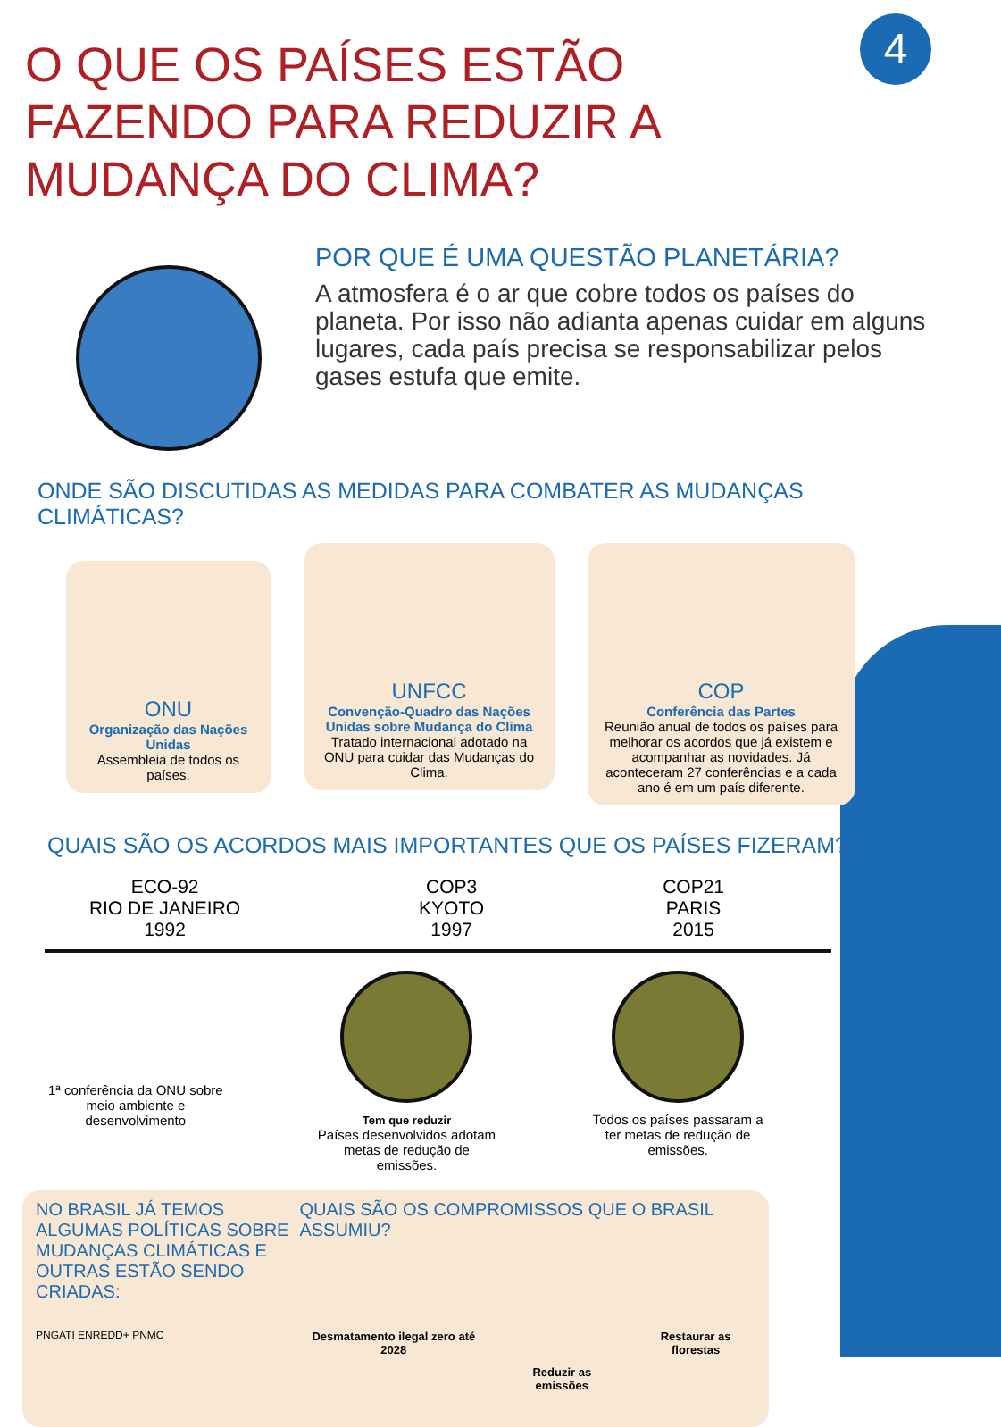4
O QUE OS PAÍSES ESTÃO FAZENDO PARA REDUZIR A MUDANÇA DO CLIMA?
POR QUE É UMA QUESTÃO PLANETÁRIA?
A atmosfera é o ar que cobre todos os países do planeta. Por isso não adianta apenas cuidar em alguns lugares, cada país precisa se responsabilizar pelos gases estufa que emite.
ONDE SÃO DISCUTIDAS AS MEDIDAS PARA COMBATER AS MUDANÇAS CLIMÁTICAS?
ONU
Organização das Nações Unidas
Assembleia de todos os países.
UNFCC
Convenção-Quadro das Nações Unidas sobre Mudança do Clima
Tratado internacional adotado na ONU para cuidar das Mudanças do Clima.
COP
Conferência das Partes
Reunião anual de todos os países para melhorar os acordos que já existem e acompanhar as novidades. Já aconteceram 27 conferências e a cada ano é em um país diferente.
QUAIS SÃO OS ACORDOS MAIS IMPORTANTES QUE OS PAÍSES FIZERAM?
ECO-92
RIO DE JANEIRO
1992
COP3
KYOTO
1997
COP21
PARIS
2015
1ª conferência da ONU sobre meio ambiente e desenvolvimento
Tem que reduzir
Países desenvolvidos adotam metas de redução de emissões.
Todos os países passaram a ter metas de redução de emissões.
NO BRASIL JÁ TEMOS ALGUMAS POLÍTICAS SOBRE MUDANÇAS CLIMÁTICAS E OUTRAS ESTÃO SENDO CRIADAS:
PNGATI ENREDD+ PNMC
QUAIS SÃO OS COMPROMISSOS QUE O BRASIL ASSUMIU?
Desmatamento ilegal zero até 2028
Reduzir as emissões
Restaurar as florestas